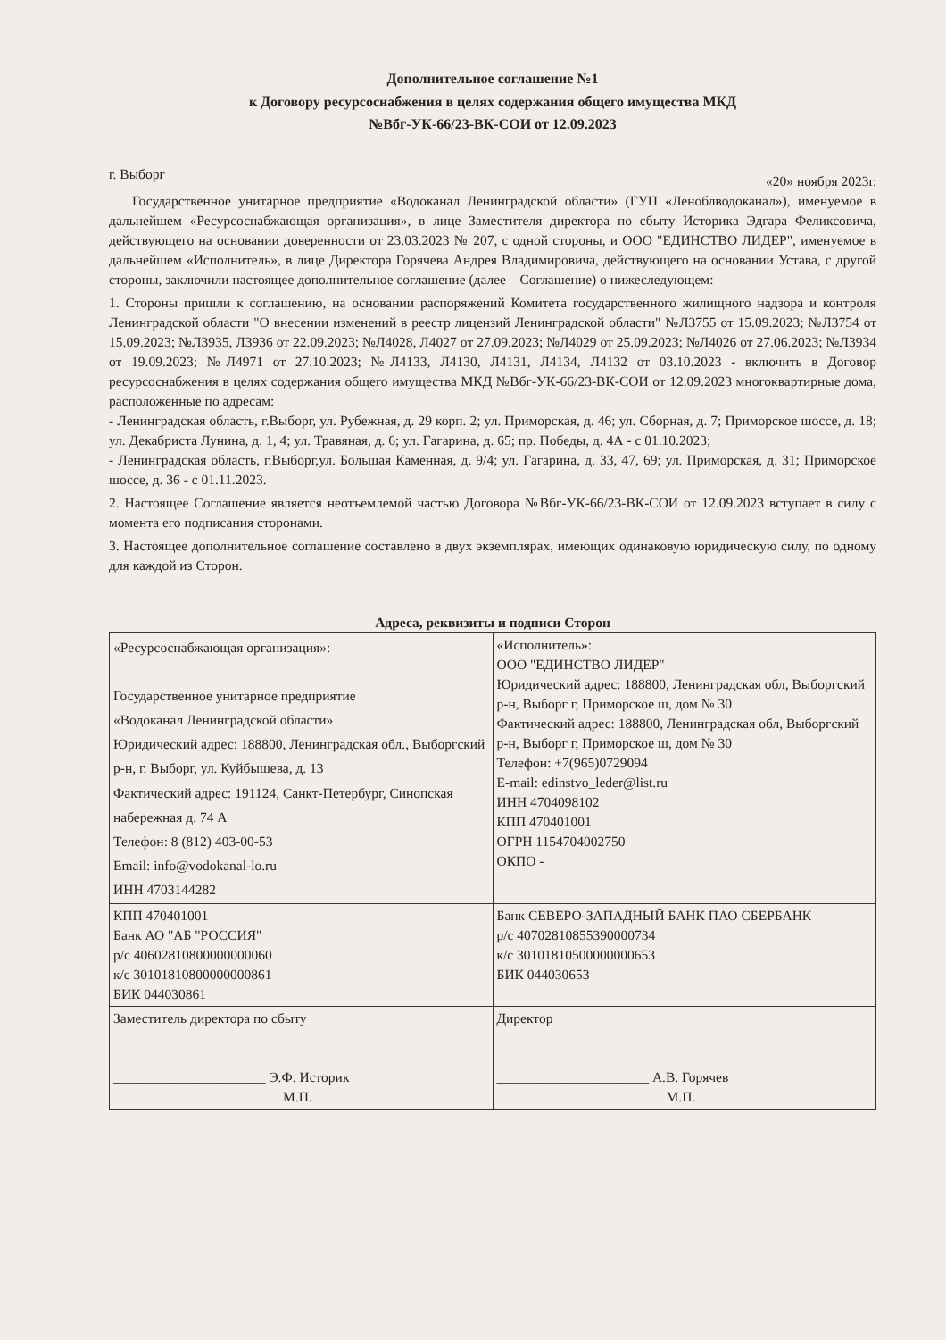Дополнительное соглашение №1
к Договору ресурсоснабжения в целях содержания общего имущества МКД
№Вбг-УК-66/23-ВК-СОИ от 12.09.2023
г. Выборг «20» ноября 2023г.
Государственное унитарное предприятие «Водоканал Ленинградской области» (ГУП «Леноблводоканал»), именуемое в дальнейшем «Ресурсоснабжающая организация», в лице Заместителя директора по сбыту Историка Эдгара Феликсовича, действующего на основании доверенности от 23.03.2023 № 207, с одной стороны, и ООО "ЕДИНСТВО ЛИДЕР", именуемое в дальнейшем «Исполнитель», в лице Директора Горячева Андрея Владимировича, действующего на основании Устава, с другой стороны, заключили настоящее дополнительное соглашение (далее – Соглашение) о нижеследующем:
1. Стороны пришли к соглашению, на основании распоряжений Комитета государственного жилищного надзора и контроля Ленинградской области "О внесении изменений в реестр лицензий Ленинградской области" №Л3755 от 15.09.2023; №Л3754 от 15.09.2023; №Л3935, Л3936 от 22.09.2023; №Л4028, Л4027 от 27.09.2023; №Л4029 от 25.09.2023; №Л4026 от 27.06.2023; №Л3934 от 19.09.2023; №Л4971 от 27.10.2023; №Л4133, Л4130, Л4131, Л4134, Л4132 от 03.10.2023 - включить в Договор ресурсоснабжения в целях содержания общего имущества МКД №Вбг-УК-66/23-ВК-СОИ от 12.09.2023 многоквартирные дома, расположенные по адресам:
- Ленинградская область, г.Выборг, ул. Рубежная, д. 29 корп. 2; ул. Приморская, д. 46; ул. Сборная, д. 7; Приморское шоссе, д. 18; ул. Декабриста Лунина, д. 1, 4; ул. Травяная, д. 6; ул. Гагарина, д. 65; пр. Победы, д. 4А - с 01.10.2023;
- Ленинградская область, г.Выборг,ул. Большая Каменная, д. 9/4; ул. Гагарина, д. 33, 47, 69; ул. Приморская, д. 31; Приморское шоссе, д. 36 - с 01.11.2023.
2. Настоящее Соглашение является неотъемлемой частью Договора №Вбг-УК-66/23-ВК-СОИ от 12.09.2023 вступает в силу с момента его подписания сторонами.
3. Настоящее дополнительное соглашение составлено в двух экземплярах, имеющих одинаковую юридическую силу, по одному для каждой из Сторон.
Адреса, реквизиты и подписи Сторон
| «Ресурсоснабжающая организация»: Государственное унитарное предприятие «Водоканал Ленинградской области» Юридический адрес: 188800, Ленинградская обл., Выборгский р-н, г. Выборг, ул. Куйбышева, д. 13 Фактический адрес: 191124, Санкт-Петербург, Синопская набережная д. 74 А Телефон: 8 (812) 403-00-53 Email: info@vodokanal-lo.ru ИНН 4703144282 | «Исполнитель»: ООО "ЕДИНСТВО ЛИДЕР" Юридический адрес: 188800, Ленинградская обл, Выборгский р-н, Выборг г, Приморское ш, дом № 30 Фактический адрес: 188800, Ленинградская обл, Выборгский р-н, Выборг г, Приморское ш, дом № 30 Телефон: +7(965)0729094 E-mail: edinstvo_leder@list.ru ИНН 4704098102 КПП 470401001 ОГРН 1154704002750 ОКПО - |
| КПП 470401001 Банк АО "АБ "РОССИЯ" р/с 40602810800000000060 к/с 30101810800000000861 БИК 044030861 | Банк СЕВЕРО-ЗАПАДНЫЙ БАНК ПАО СБЕРБАНК р/с 40702810855390000734 к/с 30101810500000000653 БИК 044030653 |
| Заместитель директора по сбыту ______________________ Э.Ф. Историк М.П. | Директор ______________________ А.В. Горячев М.П. |